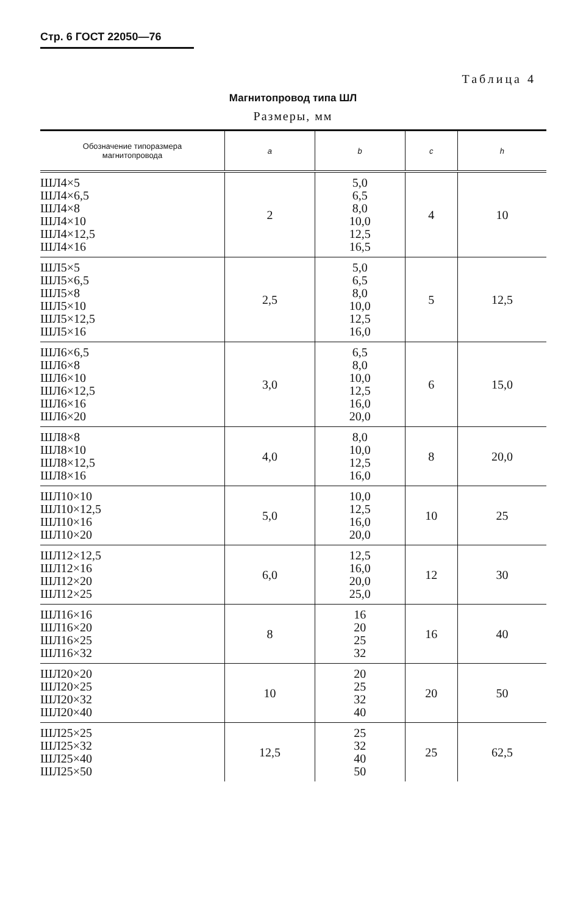Стр. 6 ГОСТ 22050—76
Таблица 4
Магнитопровод типа ШЛ
Размеры, мм
| Обозначение типоразмера магнитопровода | a | b | c | h |
| --- | --- | --- | --- | --- |
| ШЛ4×5 ШЛ4×6,5 ШЛ4×8 ШЛ4×10 ШЛ4×12,5 ШЛ4×16 | 2 | 5,0 6,5 8,0 10,0 12,5 16,5 | 4 | 10 |
| ШЛ5×5 ШЛ5×6,5 ШЛ5×8 ШЛ5×10 ШЛ5×12,5 ШЛ5×16 | 2,5 | 5,0 6,5 8,0 10,0 12,5 16,0 | 5 | 12,5 |
| ШЛ6×6,5 ШЛ6×8 ШЛ6×10 ШЛ6×12,5 ШЛ6×16 ШЛ6×20 | 3,0 | 6,5 8,0 10,0 12,5 16,0 20,0 | 6 | 15,0 |
| ШЛ8×8 ШЛ8×10 ШЛ8×12,5 ШЛ8×16 | 4,0 | 8,0 10,0 12,5 16,0 | 8 | 20,0 |
| ШЛ10×10 ШЛ10×12,5 ШЛ10×16 ШЛ10×20 | 5,0 | 10,0 12,5 16,0 20,0 | 10 | 25 |
| ШЛ12×12,5 ШЛ12×16 ШЛ12×20 ШЛ12×25 | 6,0 | 12,5 16,0 20,0 25,0 | 12 | 30 |
| ШЛ16×16 ШЛ16×20 ШЛ16×25 ШЛ16×32 | 8 | 16 20 25 32 | 16 | 40 |
| ШЛ20×20 ШЛ20×25 ШЛ20×32 ШЛ20×40 | 10 | 20 25 32 40 | 20 | 50 |
| ШЛ25×25 ШЛ25×32 ШЛ25×40 ШЛ25×50 | 12,5 | 25 32 40 50 | 25 | 62,5 |